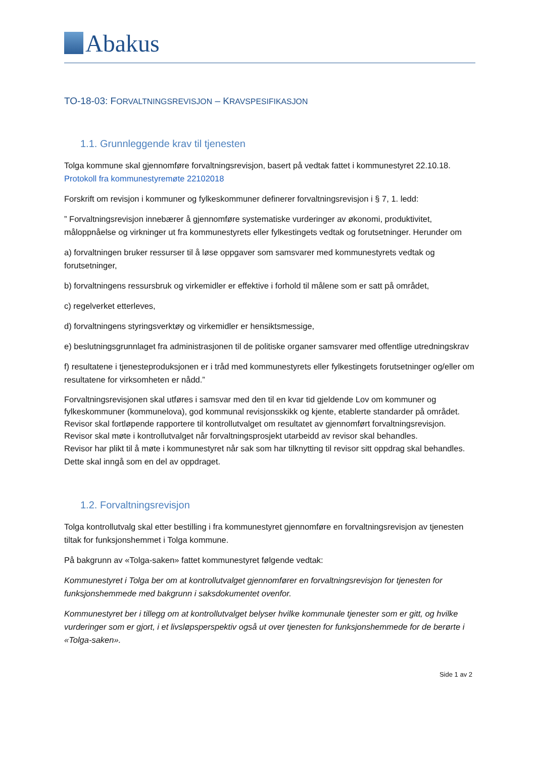Abakus
TO-18-03: FORVALTNINGSREVISJON – KRAVSPESIFIKASJON
1.1. Grunnleggende krav til tjenesten
Tolga kommune skal gjennomføre forvaltningsrevisjon, basert på vedtak fattet i kommunestyret 22.10.18. Protokoll fra kommunestyremøte 22102018
Forskrift om revisjon i kommuner og fylkeskommuner definerer forvaltningsrevisjon i § 7, 1. ledd:
” Forvaltningsrevisjon innebærer å gjennomføre systematiske vurderinger av økonomi, produktivitet, måloppnåelse og virkninger ut fra kommunestyrets eller fylkestingets vedtak og forutsetninger. Herunder om
a) forvaltningen bruker ressurser til å løse oppgaver som samsvarer med kommunestyrets vedtak og forutsetninger,
b) forvaltningens ressursbruk og virkemidler er effektive i forhold til målene som er satt på området,
c) regelverket etterleves,
d) forvaltningens styringsverktøy og virkemidler er hensiktsmessige,
e) beslutningsgrunnlaget fra administrasjonen til de politiske organer samsvarer med offentlige utredningskrav
f) resultatene i tjenesteproduksjonen er i tråd med kommunestyrets eller fylkestingets forutsetninger og/eller om resultatene for virksomheten er nådd.”
Forvaltningsrevisjonen skal utføres i samsvar med den til en kvar tid gjeldende Lov om kommuner og fylkeskommuner (kommunelova), god kommunal revisjonsskikk og kjente, etablerte standarder på området. Revisor skal fortløpende rapportere til kontrollutvalget om resultatet av gjennomført forvaltningsrevisjon.
Revisor skal møte i kontrollutvalget når forvaltningsprosjekt utarbeidd av revisor skal behandles.
Revisor har plikt til å møte i kommunestyret når sak som har tilknytting til revisor sitt oppdrag skal behandles. Dette skal inngå som en del av oppdraget.
1.2. Forvaltningsrevisjon
Tolga kontrollutvalg skal etter bestilling i fra kommunestyret gjennomføre en forvaltningsrevisjon av tjenesten tiltak for funksjonshemmet i Tolga kommune.
På bakgrunn av «Tolga-saken» fattet kommunestyret følgende vedtak:
Kommunestyret i Tolga ber om at kontrollutvalget gjennomfører en forvaltningsrevisjon for tjenesten for funksjonshemmede med bakgrunn i saksdokumentet ovenfor.
Kommunestyret ber i tillegg om at kontrollutvalget belyser hvilke kommunale tjenester som er gitt, og hvilke vurderinger som er gjort, i et livsløpsperspektiv også ut over tjenesten for funksjonshemmede for de berørte i «Tolga-saken».
Side 1 av 2